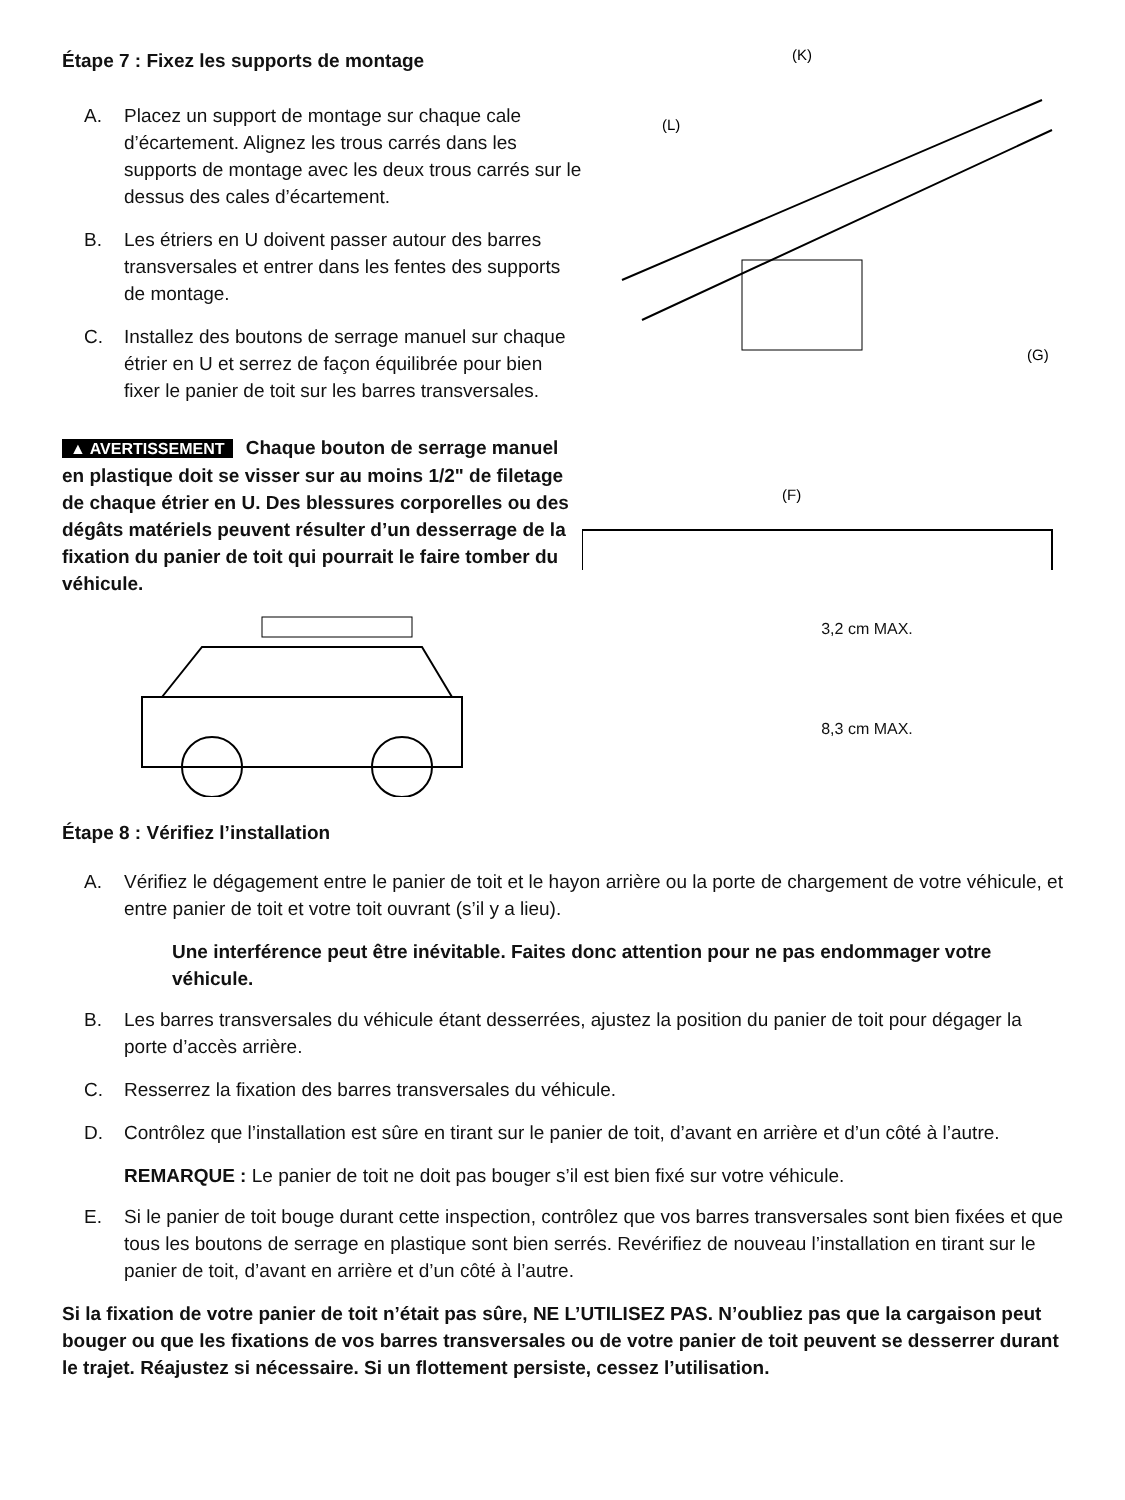Étape 7 : Fixez les supports de montage
A. Placez un support de montage sur chaque cale d’écartement. Alignez les trous carrés dans les supports de montage avec les deux trous carrés sur le dessus des cales d’écartement.
B. Les étriers en U doivent passer autour des barres transversales et entrer dans les fentes des supports de montage.
C. Installez des boutons de serrage manuel sur chaque étrier en U et serrez de façon équilibrée pour bien fixer le panier de toit sur les barres transversales.
▲ AVERTISSEMENT Chaque bouton de serrage manuel en plastique doit se visser sur au moins 1/2" de filetage de chaque étrier en U. Des blessures corporelles ou des dégâts matériels peuvent résulter d’un desserrage de la fixation du panier de toit qui pourrait le faire tomber du véhicule.
(K)
(L)
(G)
(F)
3,2 cm MAX.
8,3 cm MAX.
Étape 8 : Vérifiez l’installation
A. Vérifiez le dégagement entre le panier de toit et le hayon arrière ou la porte de chargement de votre véhicule, et entre panier de toit et votre toit ouvrant (s’il y a lieu).
Une interférence peut être inévitable. Faites donc attention pour ne pas endommager votre véhicule.
B. Les barres transversales du véhicule étant desserrées, ajustez la position du panier de toit pour dégager la porte d’accès arrière.
C. Resserrez la fixation des barres transversales du véhicule.
D. Contrôlez que l’installation est sûre en tirant sur le panier de toit, d’avant en arrière et d’un côté à l’autre.
REMARQUE : Le panier de toit ne doit pas bouger s’il est bien fixé sur votre véhicule.
E. Si le panier de toit bouge durant cette inspection, contrôlez que vos barres transversales sont bien fixées et que tous les boutons de serrage en plastique sont bien serrés. Revérifiez de nouveau l’installation en tirant sur le panier de toit, d’avant en arrière et d’un côté à l’autre.
Si la fixation de votre panier de toit n’était pas sûre, NE L’UTILISEZ PAS. N’oubliez pas que la cargaison peut bouger ou que les fixations de vos barres transversales ou de votre panier de toit peuvent se desserrer durant le trajet. Réajustez si nécessaire. Si un flottement persiste, cessez l’utilisation.